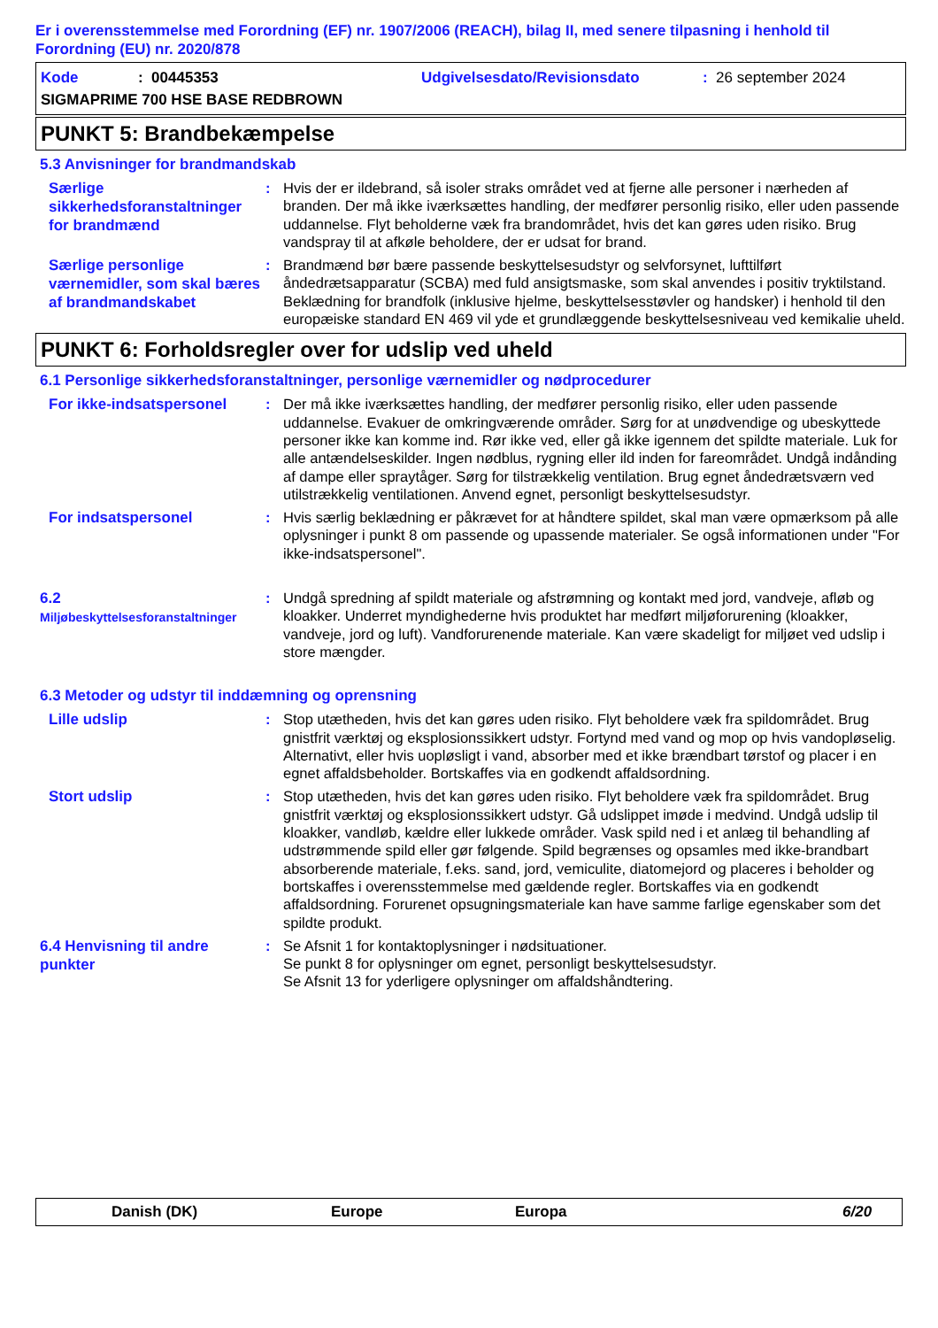Er i overensstemmelse med Forordning (EF) nr. 1907/2006 (REACH), bilag II, med senere tilpasning i henhold til Forordning (EU) nr. 2020/878
Kode: 00445353 Udgivelsesdato/Revisionsdato: 26 september 2024
SIGMAPRIME 700 HSE BASE REDBROWN
PUNKT 5: Brandbekæmpelse
5.3 Anvisninger for brandmandskab
Særlige sikkerhedsforanstaltninger for brandmænd
: Hvis der er ildebrand, så isoler straks området ved at fjerne alle personer i nærheden af branden. Der må ikke iværksættes handling, der medfører personlig risiko, eller uden passende uddannelse. Flyt beholderne væk fra brandområdet, hvis det kan gøres uden risiko. Brug vandspray til at afkøle beholdere, der er udsat for brand.
Særlige personlige værnemidler, som skal bæres af brandmandskabet
: Brandmænd bør bære passende beskyttelsesudstyr og selvforsynet, lufttilført åndedrætsapparatur (SCBA) med fuld ansigtsmaske, som skal anvendes i positiv tryktilstand. Beklædning for brandfolk (inklusive hjelme, beskyttelsesstøvler og handsker) i henhold til den europæiske standard EN 469 vil yde et grundlæggende beskyttelsesniveau ved kemikalie uheld.
PUNKT 6: Forholdsregler over for udslip ved uheld
6.1 Personlige sikkerhedsforanstaltninger, personlige værnemidler og nødprocedurer
For ikke-indsatspersonel
: Der må ikke iværksættes handling, der medfører personlig risiko, eller uden passende uddannelse. Evakuer de omkringværende områder. Sørg for at unødvendige og ubeskyttede personer ikke kan komme ind. Rør ikke ved, eller gå ikke igennem det spildte materiale. Luk for alle antændelseskilder. Ingen nødblus, rygning eller ild inden for fareområdet. Undgå indånding af dampe eller spraytåger. Sørg for tilstrækkelig ventilation. Brug egnet åndedrætsværn ved utilstrækkelig ventilationen. Anvend egnet, personligt beskyttelsesudstyr.
For indsatspersonel
: Hvis særlig beklædning er påkrævet for at håndtere spildet, skal man være opmærksom på alle oplysninger i punkt 8 om passende og upassende materialer. Se også informationen under "For ikke-indsatspersonel".
6.2
Miljøbeskyttelsesforanstaltninger
: Undgå spredning af spildt materiale og afstrømning og kontakt med jord, vandveje, afløb og kloakker. Underret myndighederne hvis produktet har medført miljøforurening (kloakker, vandveje, jord og luft). Vandforurenende materiale. Kan være skadeligt for miljøet ved udslip i store mængder.
6.3 Metoder og udstyr til inddæmning og oprensning
Lille udslip
: Stop utætheden, hvis det kan gøres uden risiko. Flyt beholdere væk fra spildområdet. Brug gnistfrit værktøj og eksplosionssikkert udstyr. Fortynd med vand og mop op hvis vandopløselig. Alternativt, eller hvis uopløsligt i vand, absorber med et ikke brændbart tørstof og placer i en egnet affaldsbeholder. Bortskaffes via en godkendt affaldsordning.
Stort udslip
: Stop utætheden, hvis det kan gøres uden risiko. Flyt beholdere væk fra spildområdet. Brug gnistfrit værktøj og eksplosionssikkert udstyr. Gå udslippet imøde i medvind. Undgå udslip til kloakker, vandløb, kældre eller lukkede områder. Vask spild ned i et anlæg til behandling af udstrømmende spild eller gør følgende. Spild begrænses og opsamles med ikke-brandbart absorberende materiale, f.eks. sand, jord, vemiculite, diatomejord og placeres i beholder og bortskaffes i overensstemmelse med gældende regler. Bortskaffes via en godkendt affaldsordning. Forurenet opsugningsmateriale kan have samme farlige egenskaber som det spildte produkt.
6.4 Henvisning til andre punkter
: Se Afsnit 1 for kontaktoplysninger i nødsituationer.
Se punkt 8 for oplysninger om egnet, personligt beskyttelsesudstyr.
Se Afsnit 13 for yderligere oplysninger om affaldshåndtering.
Danish (DK) Europe Europa 6/20